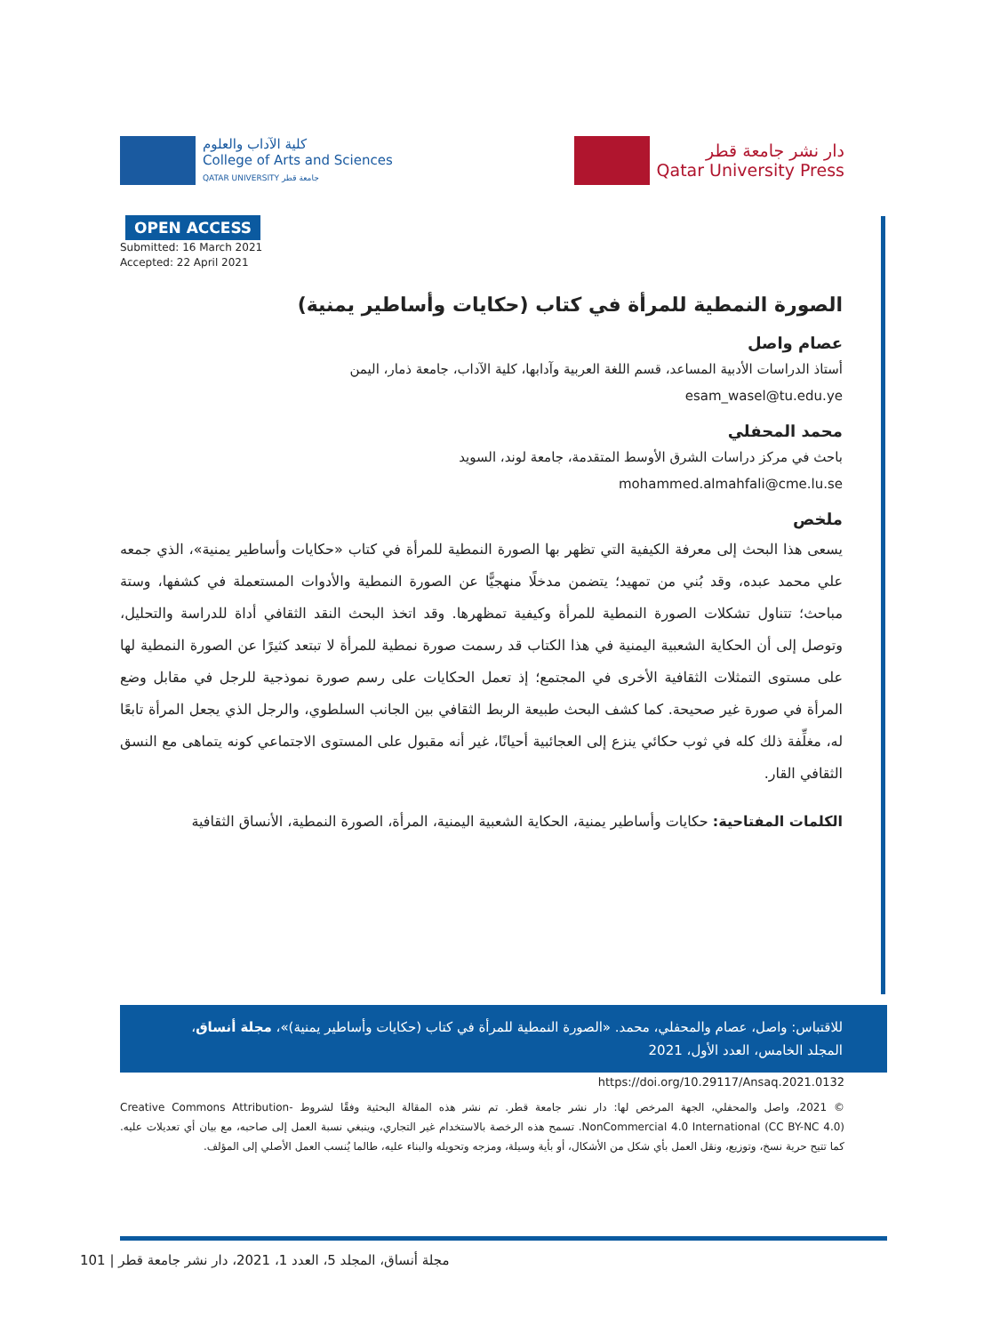كلية الآداب والعلوم
College of Arts and Sciences
QATAR UNIVERSITY جامعة قطر
دار نشر جامعة قطر
Qatar University Press
OPEN ACCESS
Submitted: 16 March 2021
Accepted: 22 April 2021
الصورة النمطية للمرأة في كتاب (حكايات وأساطير يمنية)
عصام واصل
أستاذ الدراسات الأدبية المساعد، قسم اللغة العربية وآدابها، كلية الآداب، جامعة ذمار، اليمن
esam_wasel@tu.edu.ye
محمد المحفلي
باحث في مركز دراسات الشرق الأوسط المتقدمة، جامعة لوند، السويد
mohammed.almahfali@cme.lu.se
ملخص
يسعى هذا البحث إلى معرفة الكيفية التي تظهر بها الصورة النمطية للمرأة في كتاب «حكايات وأساطير يمنية»، الذي جمعه علي محمد عبده، وقد بُني من تمهيد؛ يتضمن مدخلًا منهجيًّا عن الصورة النمطية والأدوات المستعملة في كشفها، وستة مباحث؛ تتناول تشكلات الصورة النمطية للمرأة وكيفية تمظهرها. وقد اتخذ البحث النقد الثقافي أداة للدراسة والتحليل، وتوصل إلى أن الحكاية الشعبية اليمنية في هذا الكتاب قد رسمت صورة نمطية للمرأة لا تبتعد كثيرًا عن الصورة النمطية لها على مستوى التمثلات الثقافية الأخرى في المجتمع؛ إذ تعمل الحكايات على رسم صورة نموذجية للرجل في مقابل وضع المرأة في صورة غير صحيحة. كما كشف البحث طبيعة الربط الثقافي بين الجانب السلطوي، والرجل الذي يجعل المرأة تابعًا له، مغلِّفة ذلك كله في ثوب حكائي ينزع إلى العجائبية أحيانًا، غير أنه مقبول على المستوى الاجتماعي كونه يتماهى مع النسق الثقافي القار.
الكلمات المفتاحية: حكايات وأساطير يمنية، الحكاية الشعبية اليمنية، المرأة، الصورة النمطية، الأنساق الثقافية
للاقتباس: واصل، عصام والمحفلي، محمد. «الصورة النمطية للمرأة في كتاب (حكايات وأساطير يمنية)»، مجلة أنساق، المجلد الخامس، العدد الأول، 2021
https://doi.org/10.29117/Ansaq.2021.0132
© 2021، واصل والمحفلي، الجهة المرخص لها: دار نشر جامعة قطر. تم نشر هذه المقالة البحثية وفقًا لشروط Creative Commons Attribution-NonCommercial 4.0 International (CC BY-NC 4.0). تسمح هذه الرخصة بالاستخدام غير التجاري، وينبغي نسبة العمل إلى صاحبه، مع بيان أي تعديلات عليه. كما تتيح حرية نسخ، وتوزيع، ونقل العمل بأي شكل من الأشكال، أو بأية وسيلة، ومزجه وتحويله والبناء عليه، طالما يُنسب العمل الأصلي إلى المؤلف.
مجلة أنساق، المجلد 5، العدد 1، 2021، دار نشر جامعة قطر | 101